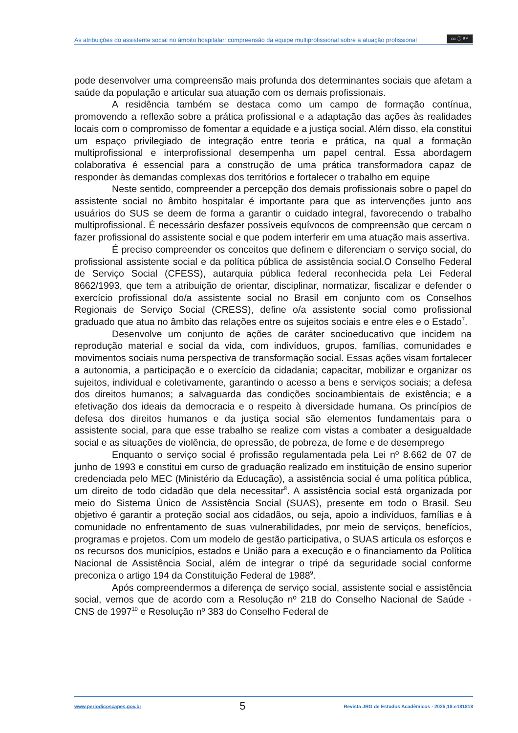As atribuições do assistente social no âmbito hospitalar: compreensão da equipe multiprofissional sobre a atuação profissional
cc ⓘ BY
pode desenvolver uma compreensão mais profunda dos determinantes sociais que afetam a saúde da população e articular sua atuação com os demais profissionais.
A residência também se destaca como um campo de formação contínua, promovendo a reflexão sobre a prática profissional e a adaptação das ações às realidades locais com o compromisso de fomentar a equidade e a justiça social. Além disso, ela constitui um espaço privilegiado de integração entre teoria e prática, na qual a formação multiprofissional e interprofissional desempenha um papel central. Essa abordagem colaborativa é essencial para a construção de uma prática transformadora capaz de responder às demandas complexas dos territórios e fortalecer o trabalho em equipe
Neste sentido, compreender a percepção dos demais profissionais sobre o papel do assistente social no âmbito hospitalar é importante para que as intervenções junto aos usuários do SUS se deem de forma a garantir o cuidado integral, favorecendo o trabalho multiprofissional. É necessário desfazer possíveis equívocos de compreensão que cercam o fazer profissional do assistente social e que podem interferir em uma atuação mais assertiva.
É preciso compreender os conceitos que definem e diferenciam o serviço social, do profissional assistente social e da política pública de assistência social.O Conselho Federal de Serviço Social (CFESS), autarquia pública federal reconhecida pela Lei Federal 8662/1993, que tem a atribuição de orientar, disciplinar, normatizar, fiscalizar e defender o exercício profissional do/a assistente social no Brasil em conjunto com os Conselhos Regionais de Serviço Social (CRESS), define o/a assistente social como profissional graduado que atua no âmbito das relações entre os sujeitos sociais e entre eles e o Estado<sup>7</sup>.
Desenvolve um conjunto de ações de caráter socioeducativo que incidem na reprodução material e social da vida, com indivíduos, grupos, famílias, comunidades e movimentos sociais numa perspectiva de transformação social. Essas ações visam fortalecer a autonomia, a participação e o exercício da cidadania; capacitar, mobilizar e organizar os sujeitos, individual e coletivamente, garantindo o acesso a bens e serviços sociais; a defesa dos direitos humanos; a salvaguarda das condições socioambientais de existência; e a efetivação dos ideais da democracia e o respeito à diversidade humana. Os princípios de defesa dos direitos humanos e da justiça social são elementos fundamentais para o assistente social, para que esse trabalho se realize com vistas a combater a desigualdade social e as situações de violência, de opressão, de pobreza, de fome e de desemprego
Enquanto o serviço social é profissão regulamentada pela Lei nº 8.662 de 07 de junho de 1993 e constitui em curso de graduação realizado em instituição de ensino superior credenciada pelo MEC (Ministério da Educação), a assistência social é uma política pública, um direito de todo cidadão que dela necessitar<sup>8</sup>. A assistência social está organizada por meio do Sistema Único de Assistência Social (SUAS), presente em todo o Brasil. Seu objetivo é garantir a proteção social aos cidadãos, ou seja, apoio a indivíduos, famílias e à comunidade no enfrentamento de suas vulnerabilidades, por meio de serviços, benefícios, programas e projetos. Com um modelo de gestão participativa, o SUAS articula os esforços e os recursos dos municípios, estados e União para a execução e o financiamento da Política Nacional de Assistência Social, além de integrar o tripé da seguridade social conforme preconiza o artigo 194 da Constituição Federal de 1988<sup>9</sup>.
Após compreendermos a diferença de serviço social, assistente social e assistência social, vemos que de acordo com a Resolução nº 218 do Conselho Nacional de Saúde - CNS de 1997<sup>10</sup> e Resolução nº 383 do Conselho Federal de
www.periodicoscapes.gov.br 5 Revista JRG de Estudos Acadêmicos · 2025;18:e181818